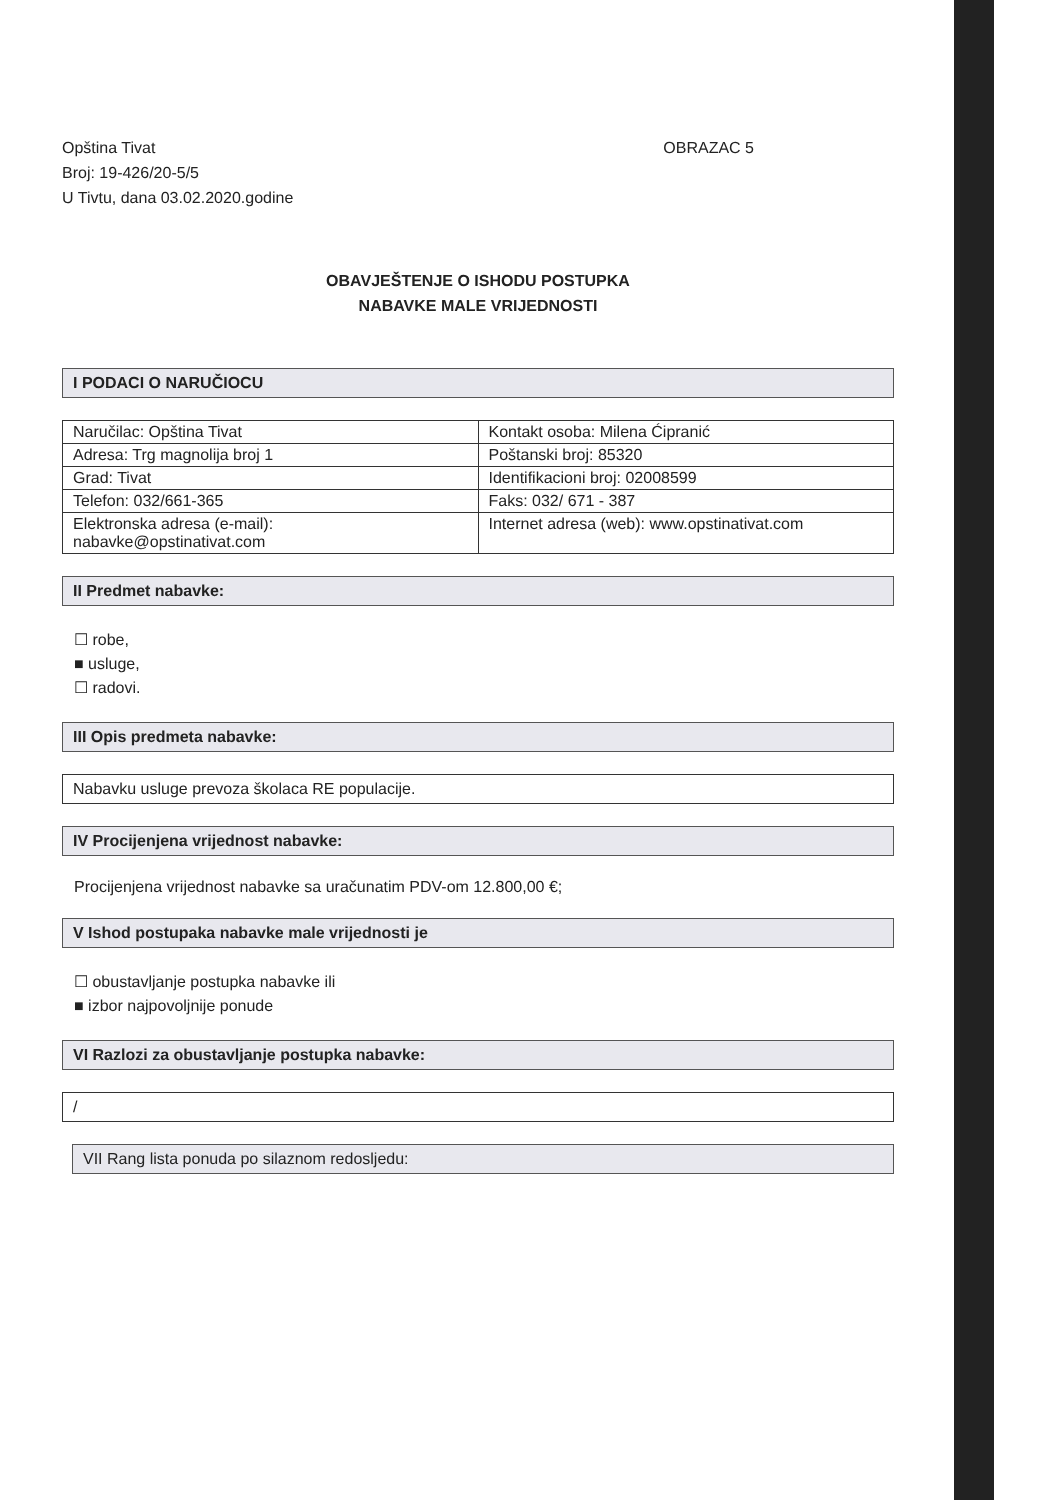Opština Tivat
Broj: 19-426/20-5/5
U Tivtu, dana 03.02.2020.godine
OBRAZAC 5
OBAVJEŠTENJE O ISHODU POSTUPKA
NABAVKE MALE VRIJEDNOSTI
I PODACI O NARUČIOCU
| Naručilac: Opština Tivat | Kontakt osoba: Milena Ćipranić |
| Adresa: Trg magnolija broj 1 | Poštanski broj: 85320 |
| Grad: Tivat | Identifikacioni broj: 02008599 |
| Telefon: 032/661-365 | Faks: 032/ 671 - 387 |
| Elektronska adresa (e-mail): nabavke@opstinativat.com | Internet adresa (web): www.opstinativat.com |
II Predmet nabavke:
☐ robe,
■ usluge,
☐ radovi.
III Opis predmeta nabavke:
Nabavku usluge prevoza školaca RE populacije.
IV Procijenjena vrijednost nabavke:
Procijenjena vrijednost nabavke sa uračunatim PDV-om 12.800,00 €;
V Ishod postupaka nabavke male vrijednosti je
☐ obustavljanje postupka nabavke ili
■ izbor najpovoljnije ponude
VI Razlozi za obustavljanje postupka nabavke:
/
VII Rang lista ponuda po silaznom redosljedu: